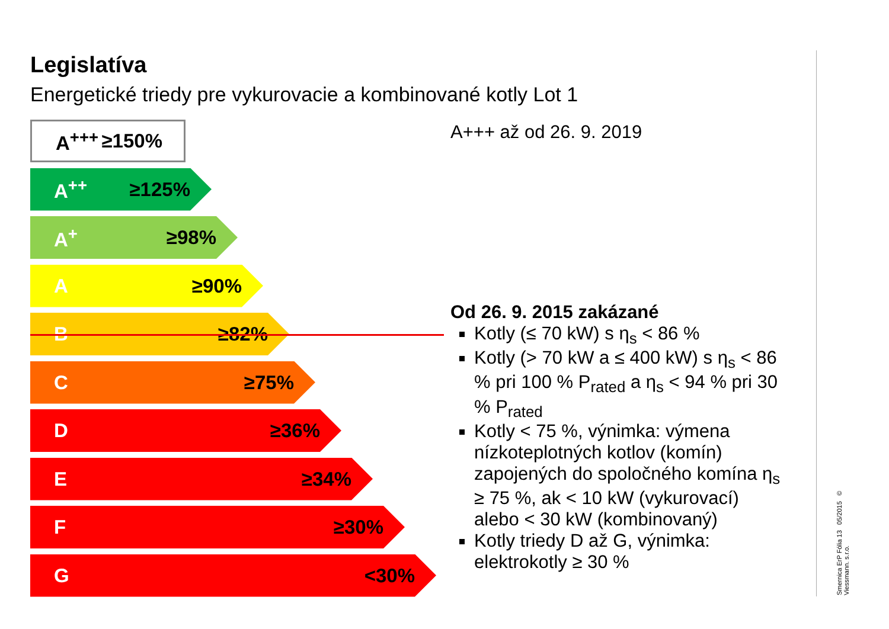Legislatíva
Energetické triedy pre vykurovacie a kombinované kotly Lot 1
A<sup>+++</sup> ≥150%
A<sup>++</sup> ≥125%
A<sup>+</sup> ≥98%
A ≥90%
B ≥82%
C ≥75%
D ≥36%
E ≥34%
F ≥30%
G <30%
A+++ až od 26. 9. 2019
Od 26. 9. 2015 zakázané
Kotly (≤ 70 kW) s η<sub>s</sub> < 86 %
Kotly (> 70 kW a ≤ 400 kW) s η<sub>s</sub> < 86 % pri 100 % P<sub>rated</sub> a η<sub>s</sub> < 94 % pri 30 % P<sub>rated</sub>
Kotly < 75 %, výnimka: výmena nízkoteplotných kotlov (komín) zapojených do spoločného komína η<sub>s</sub> ≥ 75 %, ak < 10 kW (vykurovací) alebo < 30 kW (kombinovaný)
Kotly triedy D až G, výnimka: elektrokotly ≥ 30 %
Smernica ErP Fólia 13 05/2015 © Viessmann. s.r.o.